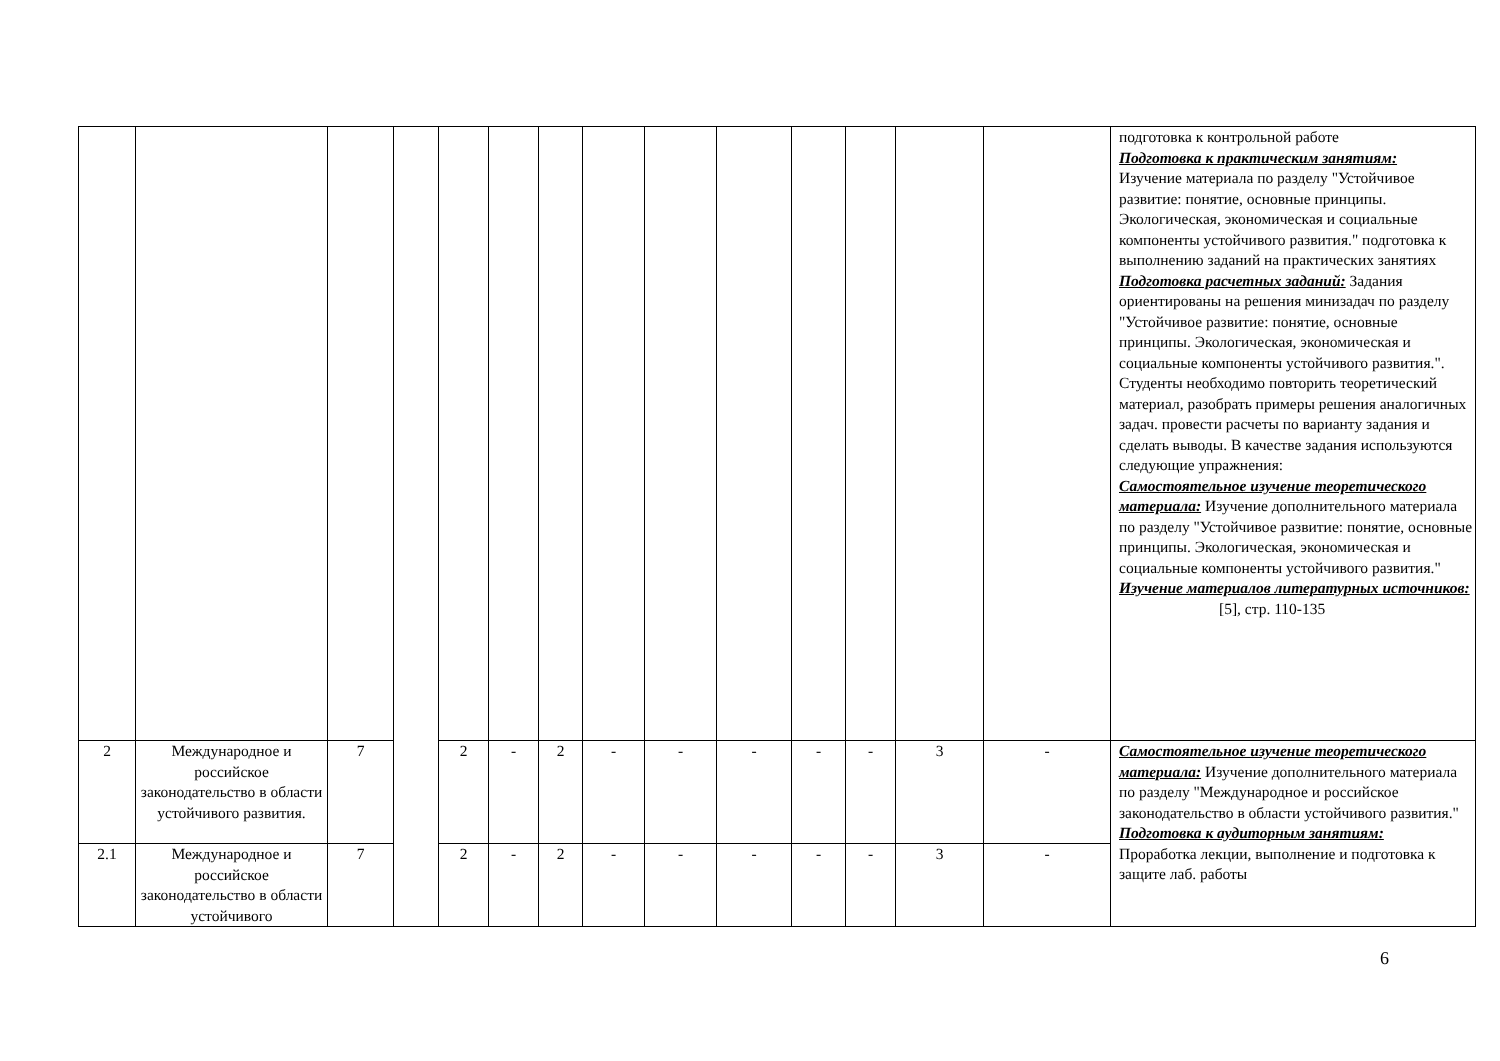| | | | | | | | | | | | | | | подготовка к контрольной работе Подготовка к практическим занятиям: Изучение материала по разделу "Устойчивое развитие: понятие, основные принципы. Экологическая, экономическая и социальные компоненты устойчивого развития." подготовка к выполнению заданий на практических занятиях Подготовка расчетных заданий: Задания ориентированы на решения минизадач по разделу "Устойчивое развитие: понятие, основные принципы. Экологическая, экономическая и социальные компоненты устойчивого развития.". Студенты необходимо повторить теоретический материал, разобрать примеры решения аналогичных задач. провести расчеты по варианту задания и сделать выводы. В качестве задания используются следующие упражнения: Самостоятельное изучение теоретического материала: Изучение дополнительного материала по разделу "Устойчивое развитие: понятие, основные принципы. Экологическая, экономическая и социальные компоненты устойчивого развития." Изучение материалов литературных источников: [5], стр. 110-135 |
| 2 | Международное и российское законодательство в области устойчивого развития. | 7 | | 2 | - | 2 | - | - | - | - | - | 3 | - | Самостоятельное изучение теоретического материала: Изучение дополнительного материала по разделу "Международное и российское законодательство в области устойчивого развития." Подготовка к аудиторным занятиям: Проработка лекции, выполнение и подготовка к защите лаб. работы |
| 2.1 | Международное и российское законодательство в области устойчивого | 7 | | 2 | - | 2 | - | - | - | - | - | 3 | - | |
6